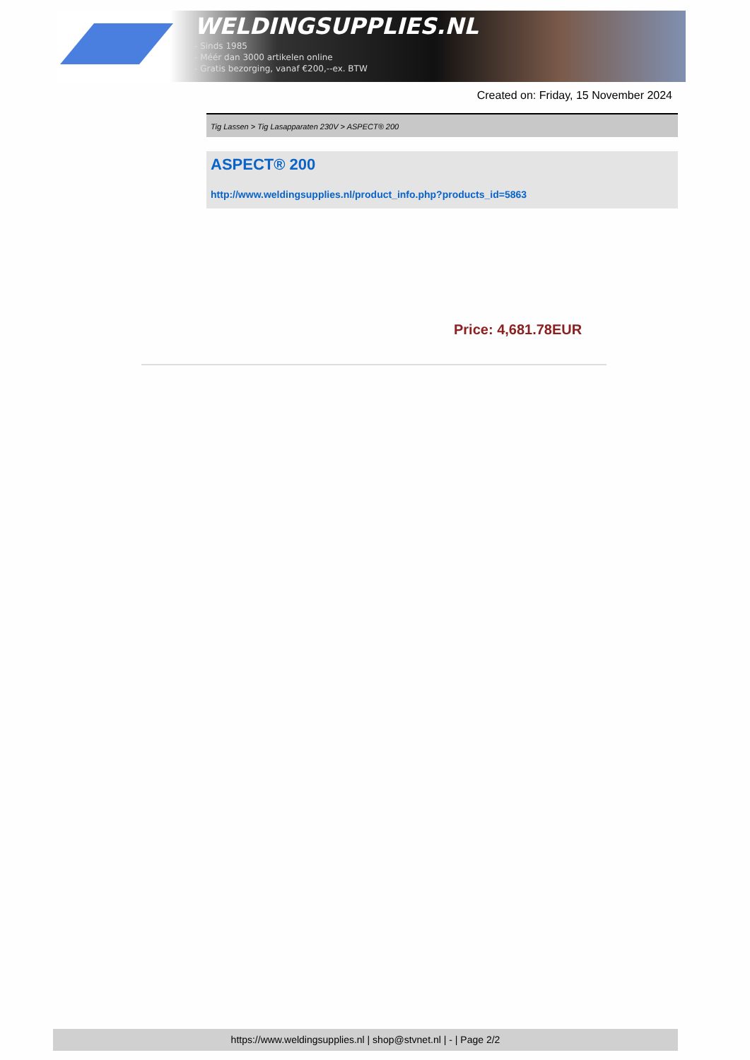WELDINGSUPPLIES.NL
- Sinds 1985
- Méér dan 3000 artikelen online
- Gratis bezorging, vanaf €200,--ex. BTW
Created on: Friday, 15 November 2024
Tig Lassen > Tig Lasapparaten 230V > ASPECT® 200
ASPECT® 200
http://www.weldingsupplies.nl/product_info.php?products_id=5863
Price: 4,681.78EUR
https://www.weldingsupplies.nl | shop@stvnet.nl | - | Page 2/2